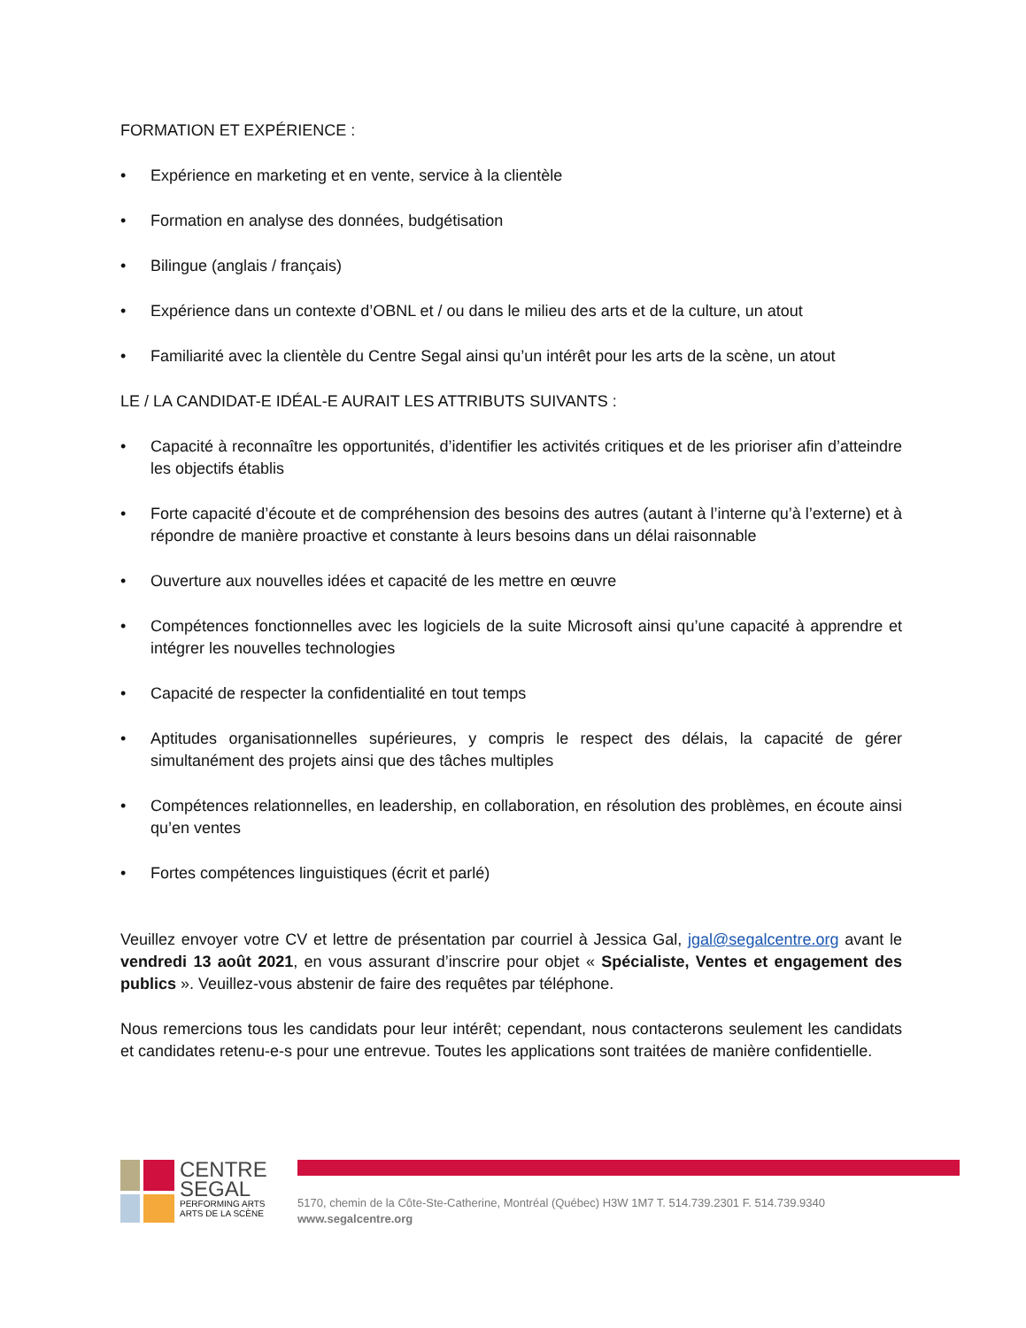FORMATION ET EXPÉRIENCE :
• Expérience en marketing et en vente, service à la clientèle
• Formation en analyse des données, budgétisation
• Bilingue (anglais / français)
• Expérience dans un contexte d’OBNL et / ou dans le milieu des arts et de la culture, un atout
• Familiarité avec la clientèle du Centre Segal ainsi qu’un intérêt pour les arts de la scène, un atout
LE / LA CANDIDAT-E IDÉAL-E AURAIT LES ATTRIBUTS SUIVANTS :
• Capacité à reconnaître les opportunités, d’identifier les activités critiques et de les prioriser afin d’atteindre les objectifs établis
• Forte capacité d’écoute et de compréhension des besoins des autres (autant à l’interne qu’à l’externe) et à répondre de manière proactive et constante à leurs besoins dans un délai raisonnable
• Ouverture aux nouvelles idées et capacité de les mettre en œuvre
• Compétences fonctionnelles avec les logiciels de la suite Microsoft ainsi qu’une capacité à apprendre et intégrer les nouvelles technologies
• Capacité de respecter la confidentialité en tout temps
• Aptitudes organisationnelles supérieures, y compris le respect des délais, la capacité de gérer simultanément des projets ainsi que des tâches multiples
• Compétences relationnelles, en leadership, en collaboration, en résolution des problèmes, en écoute ainsi qu’en ventes
• Fortes compétences linguistiques (écrit et parlé)
Veuillez envoyer votre CV et lettre de présentation par courriel à Jessica Gal, jgal@segalcentre.org avant le vendredi 13 août 2021, en vous assurant d’inscrire pour objet « Spécialiste, Ventes et engagement des publics ». Veuillez-vous abstenir de faire des requêtes par téléphone.
Nous remercions tous les candidats pour leur intérêt; cependant, nous contacterons seulement les candidats et candidates retenu-e-s pour une entrevue. Toutes les applications sont traitées de manière confidentielle.
CENTRE
SEGAL
PERFORMING ARTS
ARTS DE LA SCÈNE
5170, chemin de la Côte-Ste-Catherine, Montréal (Québec) H3W 1M7 T. 514.739.2301 F. 514.739.9340
www.segalcentre.org